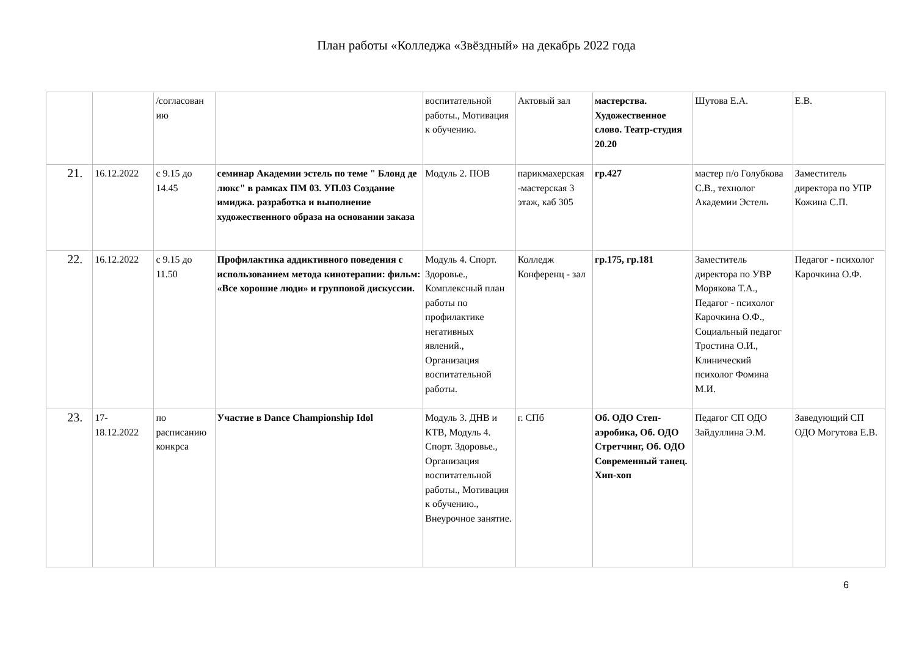План работы «Колледжа «Звёздный» на декабрь 2022 года
| | | /согласован ию | | воспитательной работы., Мотивация к обучению. | Актовый зал | мастерства. Художественное слово. Театр-студия 20.20 | Шутова Е.А. | Е.В. |
| 21. | 16.12.2022 | с 9.15 до 14.45 | семинар Академии эстель по теме " Блонд де люкс" в рамках ПМ 03. УП.03 Создание имиджа. разработка и выполнение художественного образа на основании заказа | Модуль 2. ПОВ | парикмахерская -мастерская 3 этаж, каб 305 | гр.427 | мастер п/о Голубкова С.В., технолог Академии Эстель | Заместитель директора по УПР Кожина С.П. |
| 22. | 16.12.2022 | с 9.15 до 11.50 | Профилактика аддиктивного поведения с использованием метода кинотерапии: фильм: «Все хорошие люди» и групповой дискуссии. | Модуль 4. Спорт. Здоровье., Комплексный план работы по профилактике негативных явлений., Организация воспитательной работы. | Колледж Конференц - зал | гр.175, гр.181 | Заместитель директора по УВР Морякова Т.А., Педагог - психолог Карочкина О.Ф., Социальный педагог Тростина О.И., Клинический психолог Фомина М.И. | Педагог - психолог Карочкина О.Ф. |
| 23. | 17-18.12.2022 | по расписанию конкрса | Участие в Dance Championship Idol | Модуль 3. ДНВ и КТВ, Модуль 4. Спорт. Здоровье., Организация воспитательной работы., Мотивация к обучению., Внеурочное занятие. | г. СПб | Об. ОДО Степ-аэробика, Об. ОДО Стретчинг, Об. ОДО Современный танец. Хип-хоп | Педагог СП ОДО Зайдуллина Э.М. | Заведующий СП ОДО Могутова Е.В. |
6